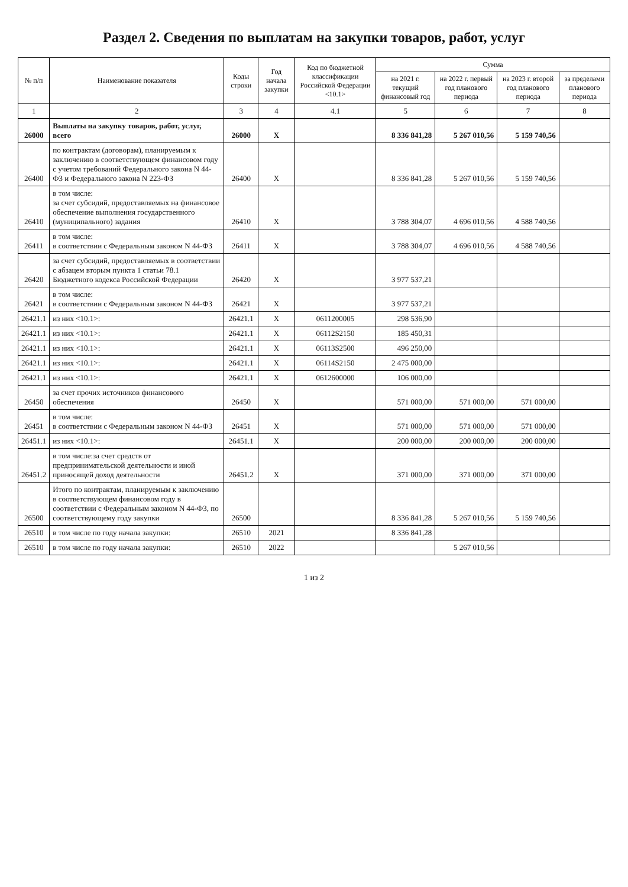Раздел 2. Сведения по выплатам на закупки товаров, работ, услуг
| № п/п | Наименование показателя | Коды строки | Год начала закупки | Код по бюджетной классификации Российской Федерации <10.1> | Сумма | | | |
| --- | --- | --- | --- | --- | --- | --- | --- | --- |
| | | | | | на 2021 г. текущий финансовый год | на 2022 г. первый год планового периода | на 2023 г. второй год планового периода | за пределами планового периода |
| 1 | 2 | 3 | 4 | 4.1 | 5 | 6 | 7 | 8 |
| 26000 | Выплаты на закупку товаров, работ, услуг, всего | 26000 | X | | 8 336 841,28 | 5 267 010,56 | 5 159 740,56 | |
| 26400 | по контрактам (договорам), планируемым к заключению в соответствующем финансовом году с учетом требований Федерального закона N 44-ФЗ и Федерального закона N 223-ФЗ | 26400 | X | | 8 336 841,28 | 5 267 010,56 | 5 159 740,56 | |
| 26410 | в том числе: за счет субсидий, предоставляемых на финансовое обеспечение выполнения государственного (муниципального) задания | 26410 | X | | 3 788 304,07 | 4 696 010,56 | 4 588 740,56 | |
| 26411 | в том числе: в соответствии с Федеральным законом N 44-ФЗ | 26411 | X | | 3 788 304,07 | 4 696 010,56 | 4 588 740,56 | |
| 26420 | за счет субсидий, предоставляемых в соответствии с абзацем вторым пункта 1 статьи 78.1 Бюджетного кодекса Российской Федерации | 26420 | X | | 3 977 537,21 | | | |
| 26421 | в том числе: в соответствии с Федеральным законом N 44-ФЗ | 26421 | X | | 3 977 537,21 | | | |
| 26421.1 | из них <10.1>: | 26421.1 | X | 0611200005 | 298 536,90 | | | |
| 26421.1 | из них <10.1>: | 26421.1 | X | 06112S2150 | 185 450,31 | | | |
| 26421.1 | из них <10.1>: | 26421.1 | X | 06113S2500 | 496 250,00 | | | |
| 26421.1 | из них <10.1>: | 26421.1 | X | 06114S2150 | 2 475 000,00 | | | |
| 26421.1 | из них <10.1>: | 26421.1 | X | 0612600000 | 106 000,00 | | | |
| 26450 | за счет прочих источников финансового обеспечения | 26450 | X | | 571 000,00 | 571 000,00 | 571 000,00 | |
| 26451 | в том числе: в соответствии с Федеральным законом N 44-ФЗ | 26451 | X | | 571 000,00 | 571 000,00 | 571 000,00 | |
| 26451.1 | из них <10.1>: | 26451.1 | X | | 200 000,00 | 200 000,00 | 200 000,00 | |
| 26451.2 | в том числе:за счет средств от предпринимательской деятельности и иной приносящей доход деятельности | 26451.2 | X | | 371 000,00 | 371 000,00 | 371 000,00 | |
| 26500 | Итого по контрактам, планируемым к заключению в соответствующем финансовом году в соответствии с Федеральным законом N 44-ФЗ, по соответствующему году закупки | 26500 | | | 8 336 841,28 | 5 267 010,56 | 5 159 740,56 | |
| 26510 | в том числе по году начала закупки: | 26510 | 2021 | | 8 336 841,28 | | | |
| 26510 | в том числе по году начала закупки: | 26510 | 2022 | | | 5 267 010,56 | | |
1 из 2